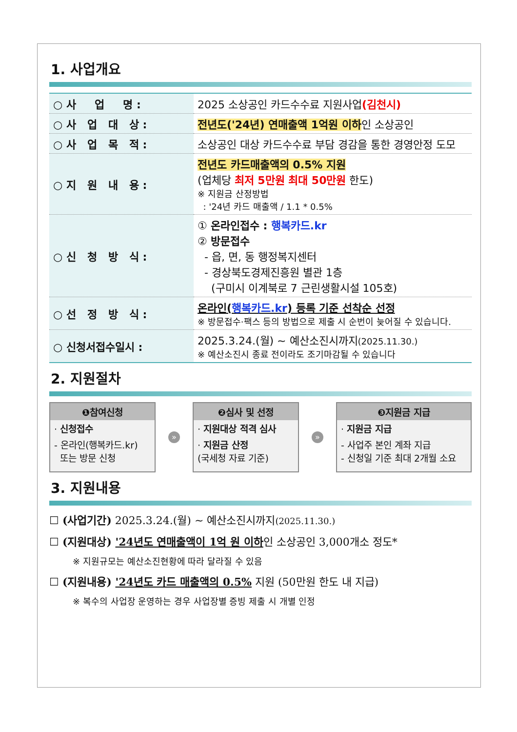1. 사업개요
| ○ 사 업 명 : | 2025 소상공인 카드수수료 지원사업 (김천시) |
| ○ 사 업 대 상 : | 전년도('24년) 연매출액 1억원 이하 인 소상공인 |
| ○ 사 업 목 적 : | 소상공인 대상 카드수수료 부담 경감을 통한 경영안정 도모 |
| ○ 지 원 내 용 : | 전년도 카드매출액의 0.5% 지원 (업체당 최저 5만원 최대 50만원 한도) ※ 지원금 산정방법 : '24년 카드 매출액 / 1.1 * 0.5% |
| ○ 신 청 방 식 : | ① 온라인접수 : 행복카드.kr ② 방문접수 - 읍, 면, 동 행정복지센터 - 경상북도경제진흥원 별관 1층 (구미시 이계북로 7 근린생활시설 105호) |
| ○ 선 정 방 식 : | 온라인( 행복카드.kr ) 등록 기준 선착순 선정 ※ 방문접수·팩스 등의 방법으로 제출 시 순번이 늦어질 수 있습니다. |
| ○ 신청서접수일시 : | 2025.3.24.(월) ~ 예산소진시까지 (2025.11.30.) ※ 예산소진시 종료 전이라도 조기마감될 수 있습니다 |
2. 지원절차
❶참여신청
· 신청접수
- 온라인(행복카드.kr)
또는 방문 신청
»
❷심사 및 선정
· 지원대상 적격 심사
· 지원금 산정
(국세청 자료 기준)
»
❸지원금 지급
· 지원금 지급
- 사업주 본인 계좌 지급
- 신청일 기준 최대 2개월 소요
3. 지원내용
☐ (사업기간) 2025.3.24.(월) ~ 예산소진시까지(2025.11.30.)
☐ (지원대상) '24년도 연매출액이 1억 원 이하인 소상공인 3,000개소 정도*
※ 지원규모는 예산소진현황에 따라 달라질 수 있음
☐ (지원내용) '24년도 카드 매출액의 0.5% 지원 (50만원 한도 내 지급)
※ 복수의 사업장 운영하는 경우 사업장별 증빙 제출 시 개별 인정